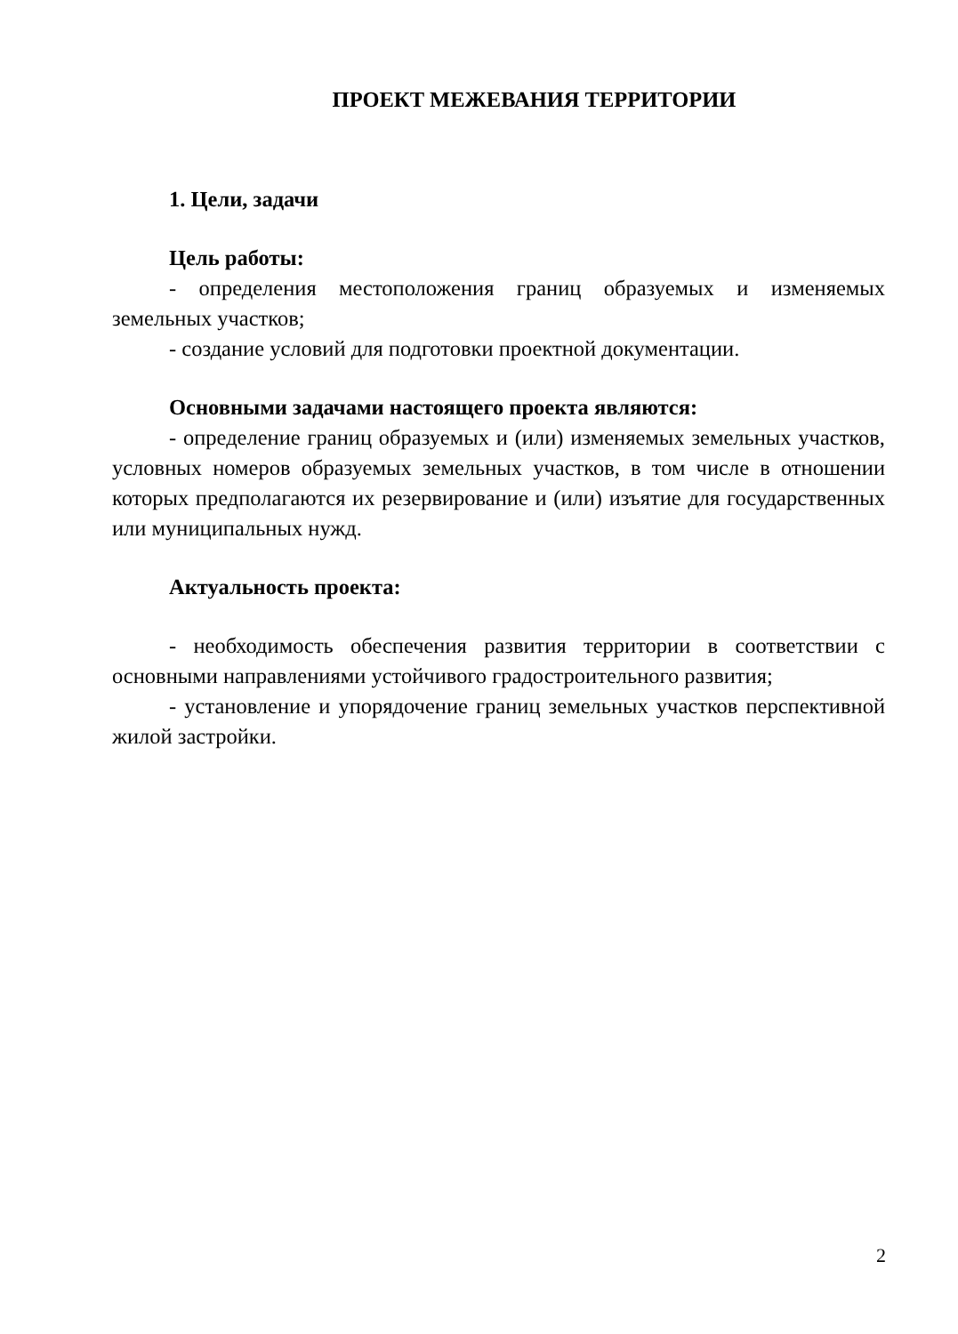ПРОЕКТ МЕЖЕВАНИЯ ТЕРРИТОРИИ
1. Цели, задачи
Цель работы:
- определения местоположения границ образуемых и изменяемых земельных участков;
- создание условий для подготовки проектной документации.
Основными задачами настоящего проекта являются:
- определение границ образуемых и (или) изменяемых земельных участков, условных номеров образуемых земельных участков, в том числе в отношении которых предполагаются их резервирование и (или) изъятие для государственных или муниципальных нужд.
Актуальность проекта:
- необходимость обеспечения развития территории в соответствии с основными направлениями устойчивого градостроительного развития;
- установление и упорядочение границ земельных участков перспективной жилой застройки.
2